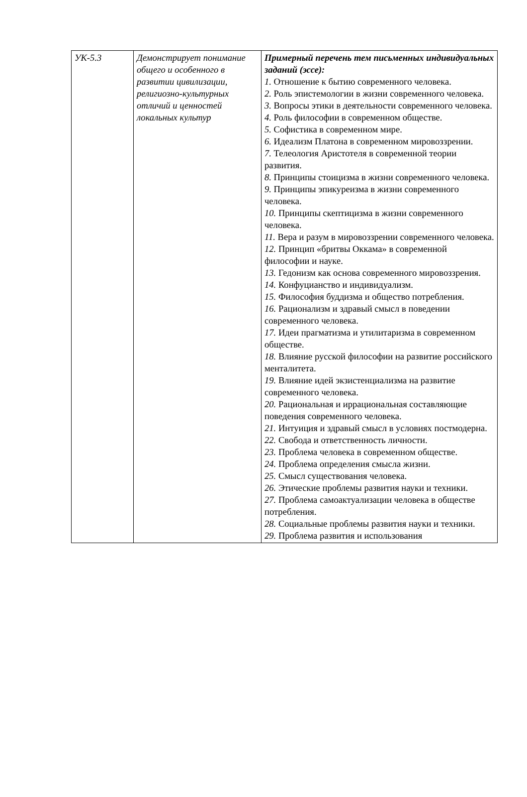| УК-5.3 | Демонстрирует понимание общего и особенного в развитии цивилизации, религиозно-культурных отличий и ценностей локальных культур | Примерный перечень тем письменных индивидуальных заданий (эссе): 1. Отношение к бытию современного человека. 2. Роль эпистемологии в жизни современного человека. 3. Вопросы этики в деятельности современного человека. 4. Роль философии в современном обществе. 5. Софистика в современном мире. 6. Идеализм Платона в современном мировоззрении. 7. Телеология Аристотеля в современной теории развития. 8. Принципы стоицизма в жизни современного человека. 9. Принципы эпикуреизма в жизни современного человека. 10. Принципы скептицизма в жизни современного человека. 11. Вера и разум в мировоззрении современного человека. 12. Принцип «бритвы Оккама» в современной философии и науке. 13. Гедонизм как основа современного мировоззрения. 14. Конфуцианство и индивидуализм. 15. Философия буддизма и общество потребления. 16. Рационализм и здравый смысл в поведении современного человека. 17. Идеи прагматизма и утилитаризма в современном обществе. 18. Влияние русской философии на развитие российского менталитета. 19. Влияние идей экзистенциализма на развитие современного человека. 20. Рациональная и иррациональная составляющие поведения современного человека. 21. Интуиция и здравый смысл в условиях постмодерна. 22. Свобода и ответственность личности. 23. Проблема человека в современном обществе. 24. Проблема определения смысла жизни. 25. Смысл существования человека. 26. Этические проблемы развития науки и техники. 27. Проблема самоактуализации человека в обществе потребления. 28. Социальные проблемы развития науки и техники. 29. Проблема развития и использования |